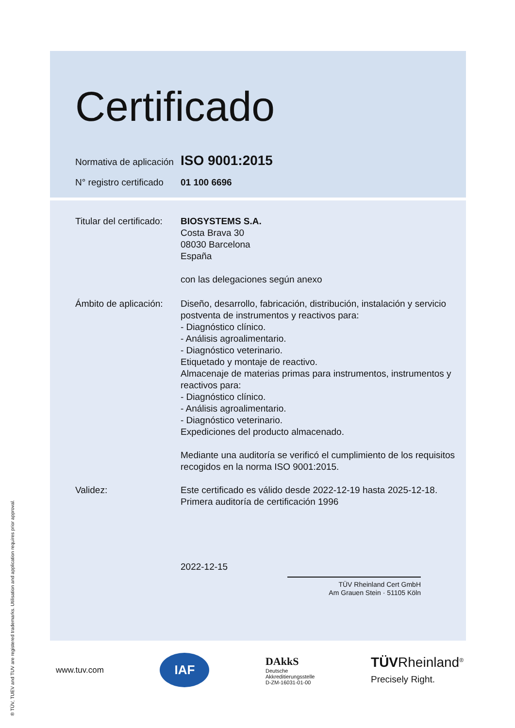Certificado
Normativa de aplicación
ISO 9001:2015
N° registro certificado
01 100 6696
Titular del certificado:
BIOSYSTEMS S.A.
Costa Brava 30
08030 Barcelona
España
con las delegaciones según anexo
Ámbito de aplicación:
Diseño, desarrollo, fabricación, distribución, instalación y servicio postventa de instrumentos y reactivos para:
- Diagnóstico clínico.
- Análisis agroalimentario.
- Diagnóstico veterinario.
Etiquetado y montaje de reactivo.
Almacenaje de materias primas para instrumentos, instrumentos y reactivos para:
- Diagnóstico clínico.
- Análisis agroalimentario.
- Diagnóstico veterinario.
Expediciones del producto almacenado.
Mediante una auditoría se verificó el cumplimiento de los requisitos recogidos en la norma ISO 9001:2015.
Validez: Este certificado es válido desde 2022-12-19 hasta 2025-12-18.
Primera auditoría de certificación 1996
2022-12-15
TÜV Rheinland Cert GmbH
Am Grauen Stein · 51105 Köln
www.tuv.com IAF DAkkS
Deutsche
Akkreditierungsstelle
D-ZM-16031-01-00 TÜVRheinland<sup>®</sup>
Precisely Right.
® TÜV, TUEV and TUV are registered trademarks. Utilisation and application requires prior approval.